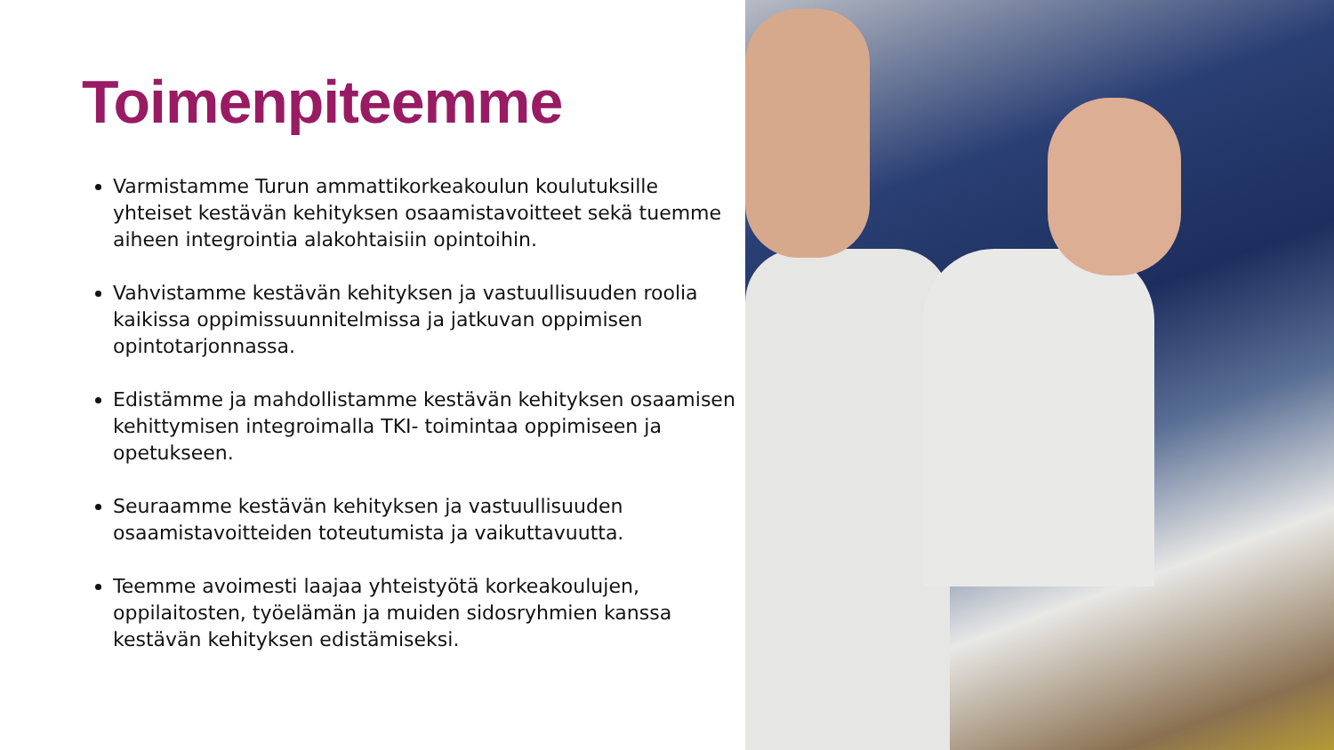Toimenpiteemme
Varmistamme Turun ammattikorkeakoulun koulutuksille yhteiset kestävän kehityksen osaamistavoitteet sekä tuemme aiheen integrointia alakohtaisiin opintoihin.
Vahvistamme kestävän kehityksen ja vastuullisuuden roolia kaikissa oppimissuunnitelmissa ja jatkuvan oppimisen opintotarjonnassa.
Edistämme ja mahdollistamme kestävän kehityksen osaamisen kehittymisen integroimalla TKI- toimintaa oppimiseen ja opetukseen.
Seuraamme kestävän kehityksen ja vastuullisuuden osaamistavoitteiden toteutumista ja vaikuttavuutta.
Teemme avoimesti laajaa yhteistyötä korkeakoulujen, oppilaitosten, työelämän ja muiden sidosryhmien kanssa kestävän kehityksen edistämiseksi.